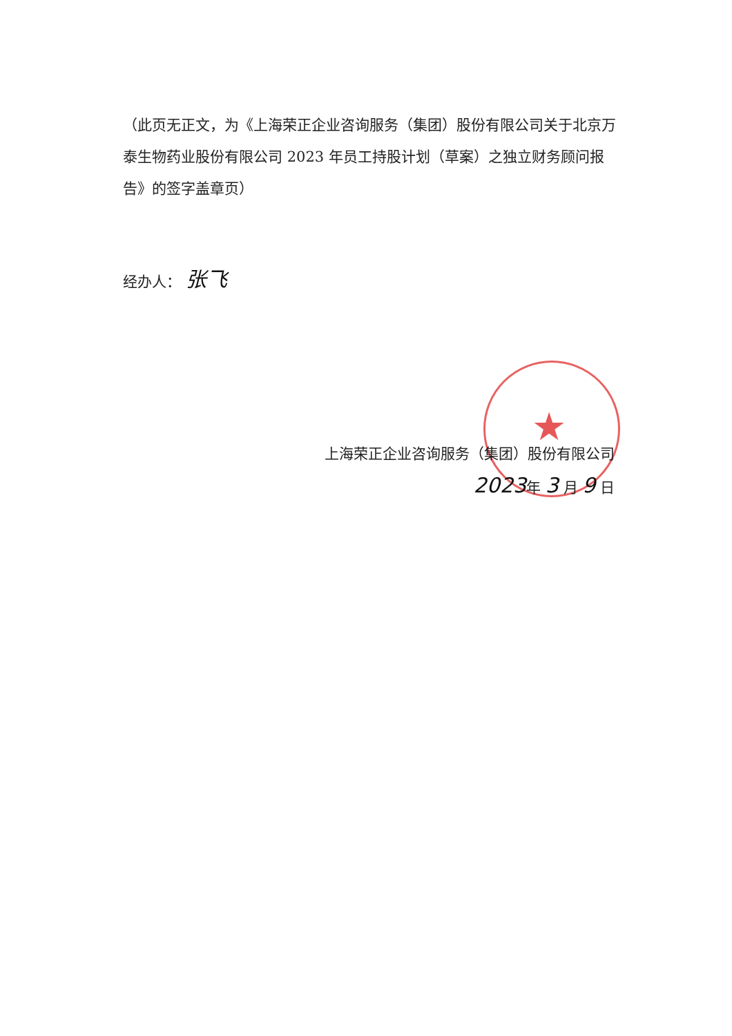★
（此页无正文，为《上海荣正企业咨询服务（集团）股份有限公司关于北京万泰生物药业股份有限公司 2023 年员工持股计划（草案）之独立财务顾问报告》的签字盖章页）
经办人： 张飞
上海荣正企业咨询服务（集团）股份有限公司
2023年 3 月 9 日